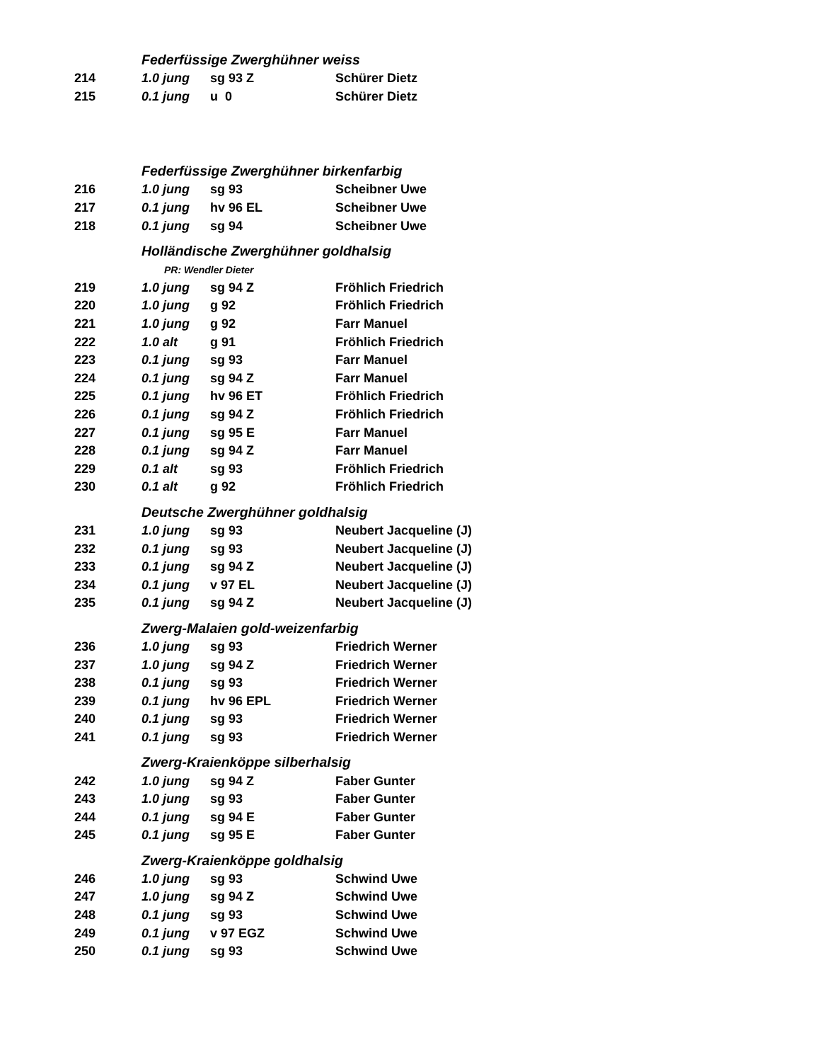| | Federfüssige Zwerghühner weiss | | |
| 214 | 1.0 jung | sg 93 Z | Schürer Dietz |
| 215 | 0.1 jung | u 0 | Schürer Dietz |
| | Federfüssige Zwerghühner birkenfarbig | | |
| 216 | 1.0 jung | sg 93 | Scheibner Uwe |
| 217 | 0.1 jung | hv 96 EL | Scheibner Uwe |
| 218 | 0.1 jung | sg 94 | Scheibner Uwe |
| | Holländische Zwerghühner goldhalsig | | |
| | PR: Wendler Dieter | | |
| 219 | 1.0 jung | sg 94 Z | Fröhlich Friedrich |
| 220 | 1.0 jung | g 92 | Fröhlich Friedrich |
| 221 | 1.0 jung | g 92 | Farr Manuel |
| 222 | 1.0 alt | g 91 | Fröhlich Friedrich |
| 223 | 0.1 jung | sg 93 | Farr Manuel |
| 224 | 0.1 jung | sg 94 Z | Farr Manuel |
| 225 | 0.1 jung | hv 96 ET | Fröhlich Friedrich |
| 226 | 0.1 jung | sg 94 Z | Fröhlich Friedrich |
| 227 | 0.1 jung | sg 95 E | Farr Manuel |
| 228 | 0.1 jung | sg 94 Z | Farr Manuel |
| 229 | 0.1 alt | sg 93 | Fröhlich Friedrich |
| 230 | 0.1 alt | g 92 | Fröhlich Friedrich |
| | Deutsche Zwerghühner goldhalsig | | |
| 231 | 1.0 jung | sg 93 | Neubert Jacqueline (J) |
| 232 | 0.1 jung | sg 93 | Neubert Jacqueline (J) |
| 233 | 0.1 jung | sg 94 Z | Neubert Jacqueline (J) |
| 234 | 0.1 jung | v 97 EL | Neubert Jacqueline (J) |
| 235 | 0.1 jung | sg 94 Z | Neubert Jacqueline (J) |
| | Zwerg-Malaien gold-weizenfarbig | | |
| 236 | 1.0 jung | sg 93 | Friedrich Werner |
| 237 | 1.0 jung | sg 94 Z | Friedrich Werner |
| 238 | 0.1 jung | sg 93 | Friedrich Werner |
| 239 | 0.1 jung | hv 96 EPL | Friedrich Werner |
| 240 | 0.1 jung | sg 93 | Friedrich Werner |
| 241 | 0.1 jung | sg 93 | Friedrich Werner |
| | Zwerg-Kraienköppe silberhalsig | | |
| 242 | 1.0 jung | sg 94 Z | Faber Gunter |
| 243 | 1.0 jung | sg 93 | Faber Gunter |
| 244 | 0.1 jung | sg 94 E | Faber Gunter |
| 245 | 0.1 jung | sg 95 E | Faber Gunter |
| | Zwerg-Kraienköppe goldhalsig | | |
| 246 | 1.0 jung | sg 93 | Schwind Uwe |
| 247 | 1.0 jung | sg 94 Z | Schwind Uwe |
| 248 | 0.1 jung | sg 93 | Schwind Uwe |
| 249 | 0.1 jung | v 97 EGZ | Schwind Uwe |
| 250 | 0.1 jung | sg 93 | Schwind Uwe |